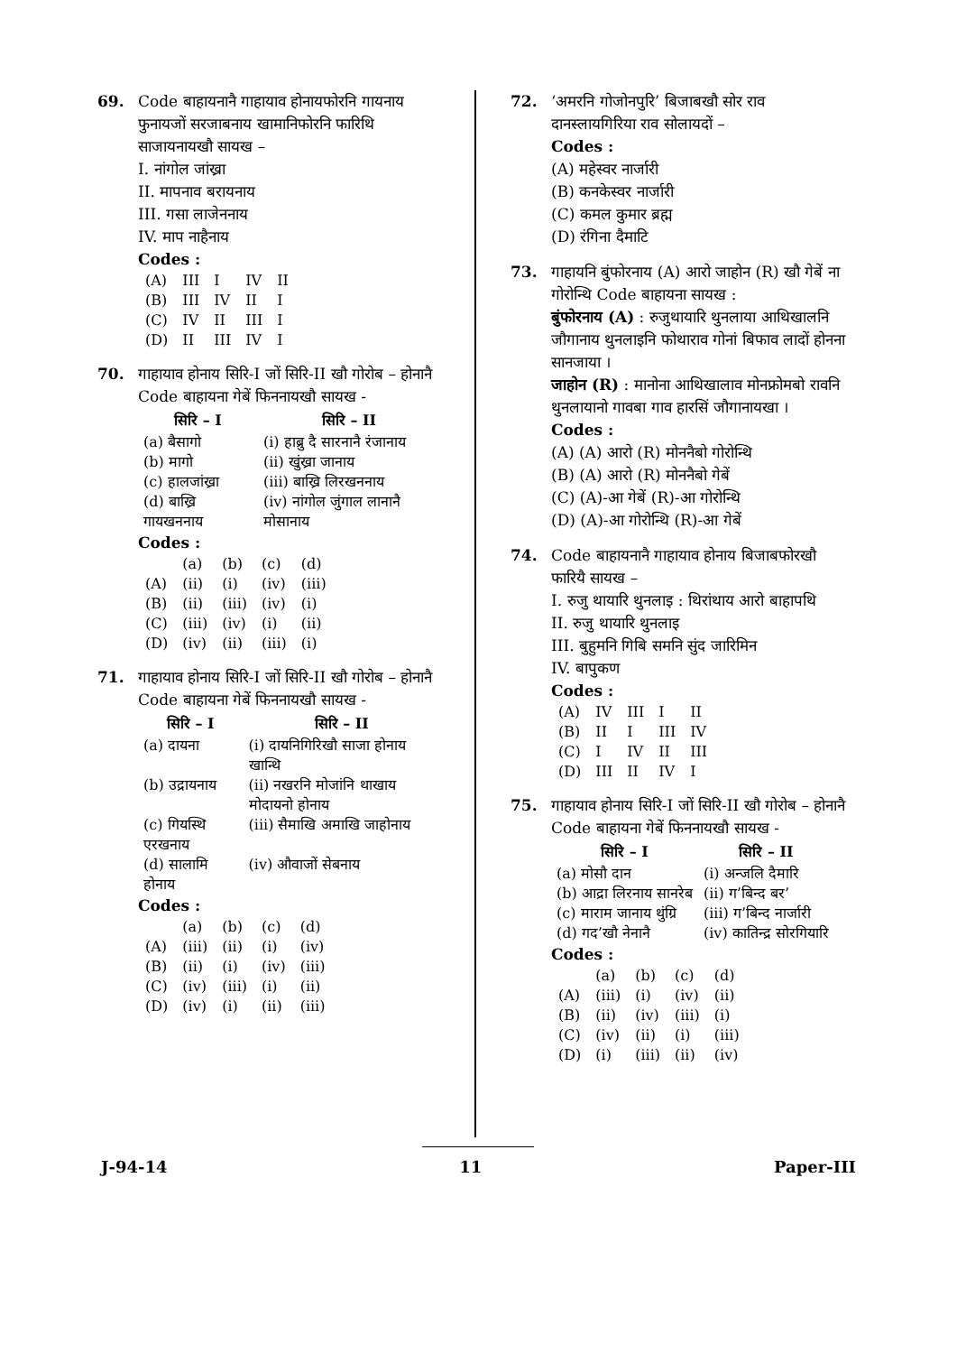69. Code बाहायनानै गाहायाव होनायफोरनि गायनाय फुनायजों सरजाबनाय खामानिफोरनि फारिथि साजायनायखौ सायख –
I. नांगोल जांख्रा
II. मापनाव बरायनाय
III. गसा लाजेननाय
IV. माप नाहैनाय
Codes :
| (A) | III | I | IV | II |
| (B) | III | IV | II | I |
| (C) | IV | II | III | I |
| (D) | II | III | IV | I |
70. गाहायाव होनाय सिरि-I जों सिरि-II खौ गोरोब – होनानै Code बाहायना गेबें फिननायखौ सायख -
| सिरि – I | सिरि – II |
| --- | --- |
| (a) बैसागो | (i) हाब्रु दै सारनानै रंजानाय |
| (b) मागो | (ii) खुंख्रा जानाय |
| (c) हालजांख्रा | (iii) बाख्रि लिरखननाय |
| (d) बाख्रि गायखननाय | (iv) नांगोल जुंगाल लानानै मोसानाय |
Codes :
| | (a) | (b) | (c) | (d) |
| (A) | (ii) | (i) | (iv) | (iii) |
| (B) | (ii) | (iii) | (iv) | (i) |
| (C) | (iii) | (iv) | (i) | (ii) |
| (D) | (iv) | (ii) | (iii) | (i) |
71. गाहायाव होनाय सिरि-I जों सिरि-II खौ गोरोब – होनानै Code बाहायना गेबें फिननायखौ सायख -
| सिरि – I | सिरि – II |
| --- | --- |
| (a) दायना | (i) दायनिगिरिखौ साजा होनाय खान्थि |
| (b) उद्रायनाय | (ii) नखरनि मोजांनि थाखाय मोदायनो होनाय |
| (c) गियस्थि एरखनाय | (iii) सैमाखि अमाखि जाहोनाय |
| (d) सालामि होनाय | (iv) औवाजों सेबनाय |
Codes :
| | (a) | (b) | (c) | (d) |
| (A) | (iii) | (ii) | (i) | (iv) |
| (B) | (ii) | (i) | (iv) | (iii) |
| (C) | (iv) | (iii) | (i) | (ii) |
| (D) | (iv) | (i) | (ii) | (iii) |
72. ‘अमरनि गोजोनपुरि’ बिजाबखौ सोर राव दानस्लायगिरिया राव सोलायदों –
Codes :
(A) महेस्वर नार्जारी
(B) कनकेस्वर नार्जारी
(C) कमल कुमार ब्रह्म
(D) रंगिना दैमाटि
73. गाहायनि बुंफोरनाय (A) आरो जाहोन (R) खौ गेबें ना गोरोन्थि Code बाहायना सायख :
बुंफोरनाय (A) : रुजुथायारि थुनलाया आथिखालनि जौगानाय थुनलाइनि फोथाराव गोनां बिफाव लादों होनना सानजाया ।
जाहोन (R) : मानोना आथिखालाव मोनफ्रोमबो रावनि थुनलायानो गावबा गाव हारसिं जौगानायखा ।
Codes :
(A) (A) आरो (R) मोननैबो गोरोन्थि
(B) (A) आरो (R) मोननैबो गेबें
(C) (A)-आ गेबें (R)-आ गोरोन्थि
(D) (A)-आ गोरोन्थि (R)-आ गेबें
74. Code बाहायनानै गाहायाव होनाय बिजाबफोरखौ फारियै सायख –
I. रुजु थायारि थुनलाइ : थिरांथाय आरो बाहापथि
II. रुजु थायारि थुनलाइ
III. बुहुमनि गिबि समनि सुंद जारिमिन
IV. बापुकण
Codes :
| (A) | IV | III | I | II |
| (B) | II | I | III | IV |
| (C) | I | IV | II | III |
| (D) | III | II | IV | I |
75. गाहायाव होनाय सिरि-I जों सिरि-II खौ गोरोब – होनानै Code बाहायना गेबें फिननायखौ सायख -
| सिरि – I | सिरि – II |
| --- | --- |
| (a) मोसौ दान | (i) अन्जलि दैमारि |
| (b) आद्रा लिरनाय सानरेब | (ii) ग’बिन्द बर’ |
| (c) माराम जानाय थुंग्रि | (iii) ग’बिन्द नार्जारी |
| (d) गद’खौ नेनानै | (iv) कातिन्द्र सोरगियारि |
Codes :
| | (a) | (b) | (c) | (d) |
| (A) | (iii) | (i) | (iv) | (ii) |
| (B) | (ii) | (iv) | (iii) | (i) |
| (C) | (iv) | (ii) | (i) | (iii) |
| (D) | (i) | (iii) | (ii) | (iv) |
J-94-14 11 Paper-III